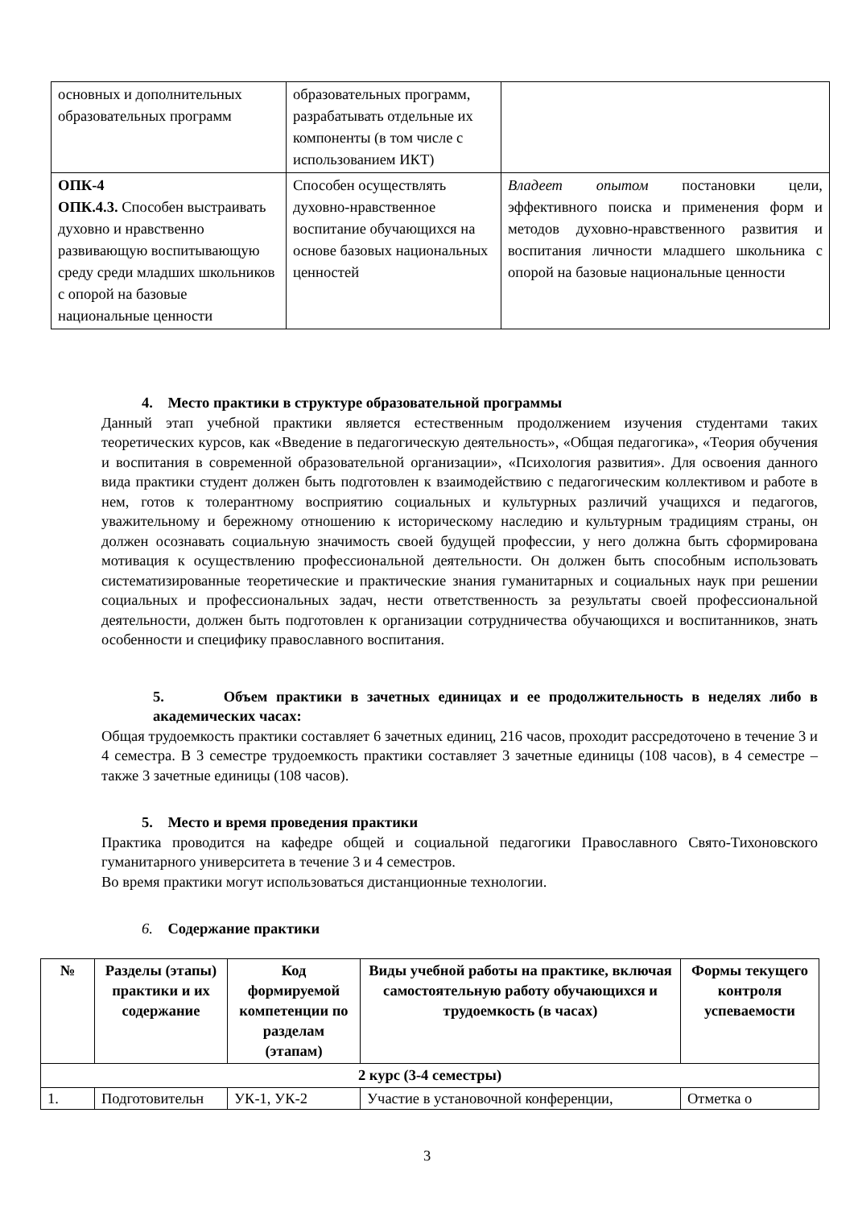| основных и дополнительных образовательных программ | образовательных программ, разрабатывать отдельные их компоненты (в том числе с использованием ИКТ) | |
| ОПК-4 ОПК.4.3. Способен выстраивать духовно и нравственно развивающую воспитывающую среду среди младших школьников с опорой на базовые национальные ценности | Способен осуществлять духовно-нравственное воспитание обучающихся на основе базовых национальных ценностей | Владеет опытом постановки цели, эффективного поиска и применения форм и методов духовно-нравственного развития и воспитания личности младшего школьника с опорой на базовые национальные ценности |
4. Место практики в структуре образовательной программы
Данный этап учебной практики является естественным продолжением изучения студентами таких теоретических курсов, как «Введение в педагогическую деятельность», «Общая педагогика», «Теория обучения и воспитания в современной образовательной организации», «Психология развития». Для освоения данного вида практики студент должен быть подготовлен к взаимодействию с педагогическим коллективом и работе в нем, готов к толерантному восприятию социальных и культурных различий учащихся и педагогов, уважительному и бережному отношению к историческому наследию и культурным традициям страны, он должен осознавать социальную значимость своей будущей профессии, у него должна быть сформирована мотивация к осуществлению профессиональной деятельности. Он должен быть способным использовать систематизированные теоретические и практические знания гуманитарных и социальных наук при решении социальных и профессиональных задач, нести ответственность за результаты своей профессиональной деятельности, должен быть подготовлен к организации сотрудничества обучающихся и воспитанников, знать особенности и специфику православного воспитания.
5. Объем практики в зачетных единицах и ее продолжительность в неделях либо в академических часах:
Общая трудоемкость практики составляет 6 зачетных единиц, 216 часов, проходит рассредоточено в течение 3 и 4 семестра. В 3 семестре трудоемкость практики составляет 3 зачетные единицы (108 часов), в 4 семестре – также 3 зачетные единицы (108 часов).
5. Место и время проведения практики
Практика проводится на кафедре общей и социальной педагогики Православного Свято-Тихоновского гуманитарного университета в течение 3 и 4 семестров.
Во время практики могут использоваться дистанционные технологии.
6. Содержание практики
| № | Разделы (этапы) практики и их содержание | Код формируемой компетенции по разделам (этапам) | Виды учебной работы на практике, включая самостоятельную работу обучающихся и трудоемкость (в часах) | Формы текущего контроля успеваемости |
| --- | --- | --- | --- | --- |
| 2 курс (3-4 семестры) | | | | |
| 1. | Подготовительн | УК-1, УК-2 | Участие в установочной конференции, | Отметка о |
3